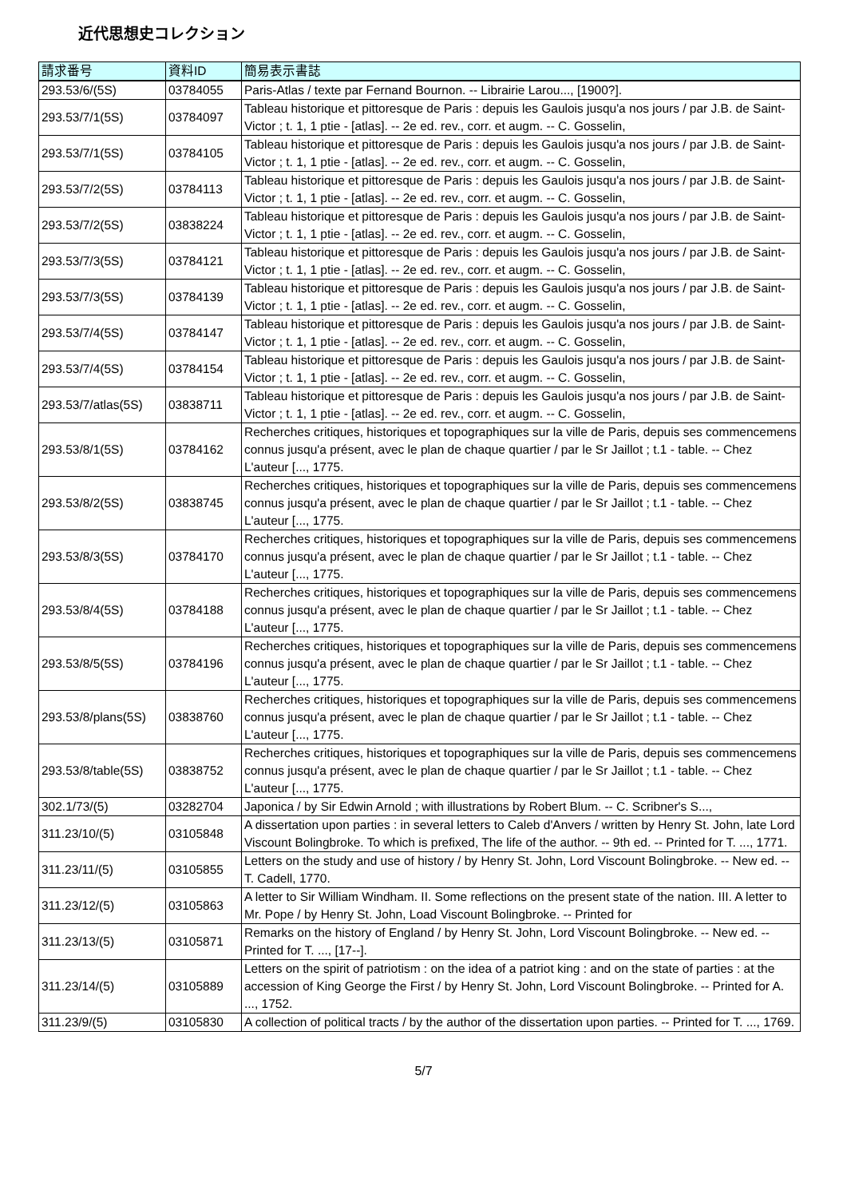近代思想史コレクション
| 請求番号 | 資料ID | 簡易表示書誌 |
| --- | --- | --- |
| 293.53/6/(5S) | 03784055 | Paris-Atlas / texte par Fernand Bournon. -- Librairie Larou..., [1900?]. |
| 293.53/7/1(5S) | 03784097 | Tableau historique et pittoresque de Paris : depuis les Gaulois jusqu'a nos jours / par J.B. de Saint-Victor ; t. 1, 1 ptie - [atlas]. -- 2e ed. rev., corr. et augm. -- C. Gosselin, |
| 293.53/7/1(5S) | 03784105 | Tableau historique et pittoresque de Paris : depuis les Gaulois jusqu'a nos jours / par J.B. de Saint-Victor ; t. 1, 1 ptie - [atlas]. -- 2e ed. rev., corr. et augm. -- C. Gosselin, |
| 293.53/7/2(5S) | 03784113 | Tableau historique et pittoresque de Paris : depuis les Gaulois jusqu'a nos jours / par J.B. de Saint-Victor ; t. 1, 1 ptie - [atlas]. -- 2e ed. rev., corr. et augm. -- C. Gosselin, |
| 293.53/7/2(5S) | 03838224 | Tableau historique et pittoresque de Paris : depuis les Gaulois jusqu'a nos jours / par J.B. de Saint-Victor ; t. 1, 1 ptie - [atlas]. -- 2e ed. rev., corr. et augm. -- C. Gosselin, |
| 293.53/7/3(5S) | 03784121 | Tableau historique et pittoresque de Paris : depuis les Gaulois jusqu'a nos jours / par J.B. de Saint-Victor ; t. 1, 1 ptie - [atlas]. -- 2e ed. rev., corr. et augm. -- C. Gosselin, |
| 293.53/7/3(5S) | 03784139 | Tableau historique et pittoresque de Paris : depuis les Gaulois jusqu'a nos jours / par J.B. de Saint-Victor ; t. 1, 1 ptie - [atlas]. -- 2e ed. rev., corr. et augm. -- C. Gosselin, |
| 293.53/7/4(5S) | 03784147 | Tableau historique et pittoresque de Paris : depuis les Gaulois jusqu'a nos jours / par J.B. de Saint-Victor ; t. 1, 1 ptie - [atlas]. -- 2e ed. rev., corr. et augm. -- C. Gosselin, |
| 293.53/7/4(5S) | 03784154 | Tableau historique et pittoresque de Paris : depuis les Gaulois jusqu'a nos jours / par J.B. de Saint-Victor ; t. 1, 1 ptie - [atlas]. -- 2e ed. rev., corr. et augm. -- C. Gosselin, |
| 293.53/7/atlas(5S) | 03838711 | Tableau historique et pittoresque de Paris : depuis les Gaulois jusqu'a nos jours / par J.B. de Saint-Victor ; t. 1, 1 ptie - [atlas]. -- 2e ed. rev., corr. et augm. -- C. Gosselin, |
| 293.53/8/1(5S) | 03784162 | Recherches critiques, historiques et topographiques sur la ville de Paris, depuis ses commencemens connus jusqu'a présent, avec le plan de chaque quartier / par le Sr Jaillot ; t.1 - table. -- Chez L'auteur [..., 1775. |
| 293.53/8/2(5S) | 03838745 | Recherches critiques, historiques et topographiques sur la ville de Paris, depuis ses commencemens connus jusqu'a présent, avec le plan de chaque quartier / par le Sr Jaillot ; t.1 - table. -- Chez L'auteur [..., 1775. |
| 293.53/8/3(5S) | 03784170 | Recherches critiques, historiques et topographiques sur la ville de Paris, depuis ses commencemens connus jusqu'a présent, avec le plan de chaque quartier / par le Sr Jaillot ; t.1 - table. -- Chez L'auteur [..., 1775. |
| 293.53/8/4(5S) | 03784188 | Recherches critiques, historiques et topographiques sur la ville de Paris, depuis ses commencemens connus jusqu'a présent, avec le plan de chaque quartier / par le Sr Jaillot ; t.1 - table. -- Chez L'auteur [..., 1775. |
| 293.53/8/5(5S) | 03784196 | Recherches critiques, historiques et topographiques sur la ville de Paris, depuis ses commencemens connus jusqu'a présent, avec le plan de chaque quartier / par le Sr Jaillot ; t.1 - table. -- Chez L'auteur [..., 1775. |
| 293.53/8/plans(5S) | 03838760 | Recherches critiques, historiques et topographiques sur la ville de Paris, depuis ses commencemens connus jusqu'a présent, avec le plan de chaque quartier / par le Sr Jaillot ; t.1 - table. -- Chez L'auteur [..., 1775. |
| 293.53/8/table(5S) | 03838752 | Recherches critiques, historiques et topographiques sur la ville de Paris, depuis ses commencemens connus jusqu'a présent, avec le plan de chaque quartier / par le Sr Jaillot ; t.1 - table. -- Chez L'auteur [..., 1775. |
| 302.1/73/(5) | 03282704 | Japonica / by Sir Edwin Arnold ; with illustrations by Robert Blum. -- C. Scribner's S..., |
| 311.23/10/(5) | 03105848 | A dissertation upon parties : in several letters to Caleb d'Anvers / written by Henry St. John, late Lord Viscount Bolingbroke. To which is prefixed, The life of the author. -- 9th ed. -- Printed for T. ..., 1771. |
| 311.23/11/(5) | 03105855 | Letters on the study and use of history / by Henry St. John, Lord Viscount Bolingbroke. -- New ed. -- T. Cadell, 1770. |
| 311.23/12/(5) | 03105863 | A letter to Sir William Windham. II. Some reflections on the present state of the nation. III. A letter to Mr. Pope / by Henry St. John, Load Viscount Bolingbroke. -- Printed for |
| 311.23/13/(5) | 03105871 | Remarks on the history of England / by Henry St. John, Lord Viscount Bolingbroke. -- New ed. -- Printed for T. ..., [17--]. |
| 311.23/14/(5) | 03105889 | Letters on the spirit of patriotism : on the idea of a patriot king : and on the state of parties : at the accession of King George the First / by Henry St. John, Lord Viscount Bolingbroke. -- Printed for A. ..., 1752. |
| 311.23/9/(5) | 03105830 | A collection of political tracts / by the author of the dissertation upon parties. -- Printed for T. ..., 1769. |
5/7